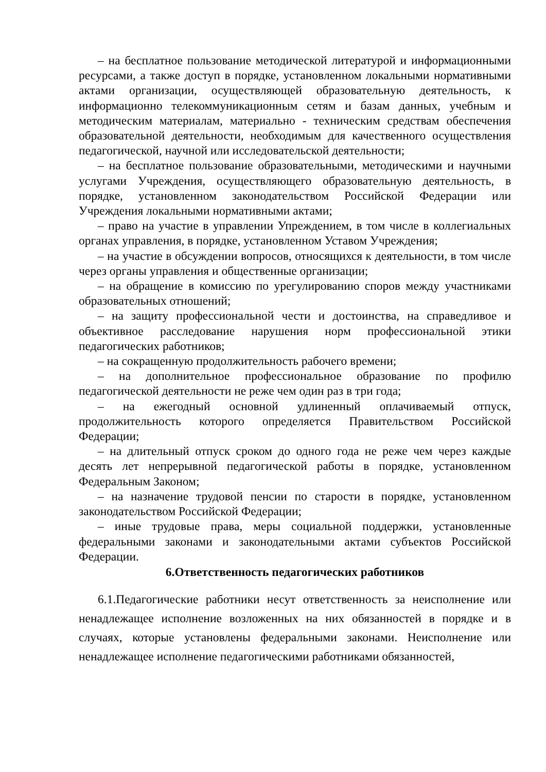– на бесплатное пользование методической литературой и информационными ресурсами, а также доступ в порядке, установленном локальными нормативными актами организации, осуществляющей образовательную деятельность, к информационно телекоммуникационным сетям и базам данных, учебным и методическим материалам, материально - техническим средствам обеспечения образовательной деятельности, необходимым для качественного осуществления педагогической, научной или исследовательской деятельности;
– на бесплатное пользование образовательными, методическими и научными услугами Учреждения, осуществляющего образовательную деятельность, в порядке, установленном законодательством Российской Федерации или Учреждения локальными нормативными актами;
– право на участие в управлении Упреждением, в том числе в коллегиальных органах управления, в порядке, установленном Уставом Учреждения;
– на участие в обсуждении вопросов, относящихся к деятельности, в том числе через органы управления и общественные организации;
– на обращение в комиссию по урегулированию споров между участниками образовательных отношений;
– на защиту профессиональной чести и достоинства, на справедливое и объективное расследование нарушения норм профессиональной этики педагогических работников;
– на сокращенную продолжительность рабочего времени;
– на дополнительное профессиональное образование по профилю педагогической деятельности не реже чем один раз в три года;
– на ежегодный основной удлиненный оплачиваемый отпуск, продолжительность которого определяется Правительством Российской Федерации;
– на длительный отпуск сроком до одного года не реже чем через каждые десять лет непрерывной педагогической работы в порядке, установленном Федеральным Законом;
– на назначение трудовой пенсии по старости в порядке, установленном законодательством Российской Федерации;
– иные трудовые права, меры социальной поддержки, установленные федеральными законами и законодательными актами субъектов Российской Федерации.
6.Ответственность педагогических работников
6.1.Педагогические работники несут ответственность за неисполнение или ненадлежащее исполнение возложенных на них обязанностей в порядке и в случаях, которые установлены федеральными законами. Неисполнение или ненадлежащее исполнение педагогическими работниками обязанностей,